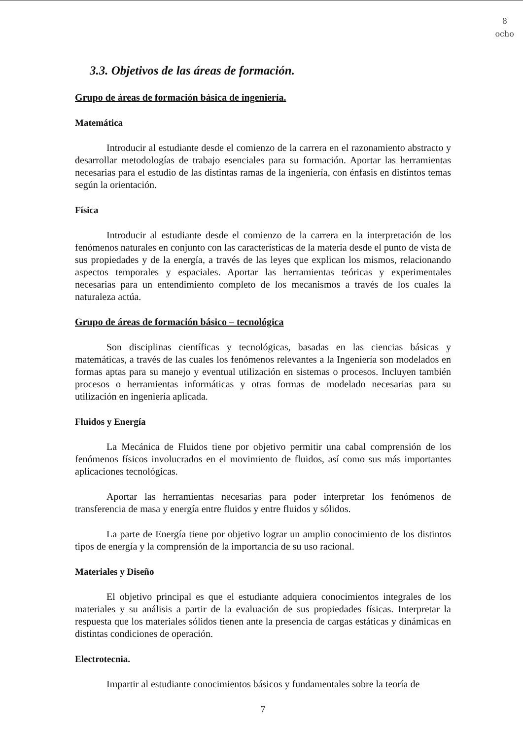8
ocho
3.3. Objetivos de las áreas de formación.
Grupo de áreas de formación básica de ingeniería.
Matemática
Introducir al estudiante desde el comienzo de la carrera en el razonamiento abstracto y desarrollar metodologías de trabajo esenciales para su formación. Aportar las herramientas necesarias para el estudio de las distintas ramas de la ingeniería, con énfasis en distintos temas según la orientación.
Física
Introducir al estudiante desde el comienzo de la carrera en la interpretación de los fenómenos naturales en conjunto con las características de la materia desde el punto de vista de sus propiedades y de la energía, a través de las leyes que explican los mismos, relacionando aspectos temporales y espaciales. Aportar las herramientas teóricas y experimentales necesarias para un entendimiento completo de los mecanismos a través de los cuales la naturaleza actúa.
Grupo de áreas de formación básico – tecnológica
Son disciplinas científicas y tecnológicas, basadas en las ciencias básicas y matemáticas, a través de las cuales los fenómenos relevantes a la Ingeniería son modelados en formas aptas para su manejo y eventual utilización en sistemas o procesos. Incluyen también procesos o herramientas informáticas y otras formas de modelado necesarias para su utilización en ingeniería aplicada.
Fluidos y Energía
La Mecánica de Fluidos tiene por objetivo permitir una cabal comprensión de los fenómenos físicos involucrados en el movimiento de fluidos, así como sus más importantes aplicaciones tecnológicas.
Aportar las herramientas necesarias para poder interpretar los fenómenos de transferencia de masa y energía entre fluidos y entre fluidos y sólidos.
La parte de Energía tiene por objetivo lograr un amplio conocimiento de los distintos tipos de energía y la comprensión de la importancia de su uso racional.
Materiales y Diseño
El objetivo principal es que el estudiante adquiera conocimientos integrales de los materiales y su análisis a partir de la evaluación de sus propiedades físicas. Interpretar la respuesta que los materiales sólidos tienen ante la presencia de cargas estáticas y dinámicas en distintas condiciones de operación.
Electrotecnia.
Impartir al estudiante conocimientos básicos y fundamentales sobre la teoría de
7